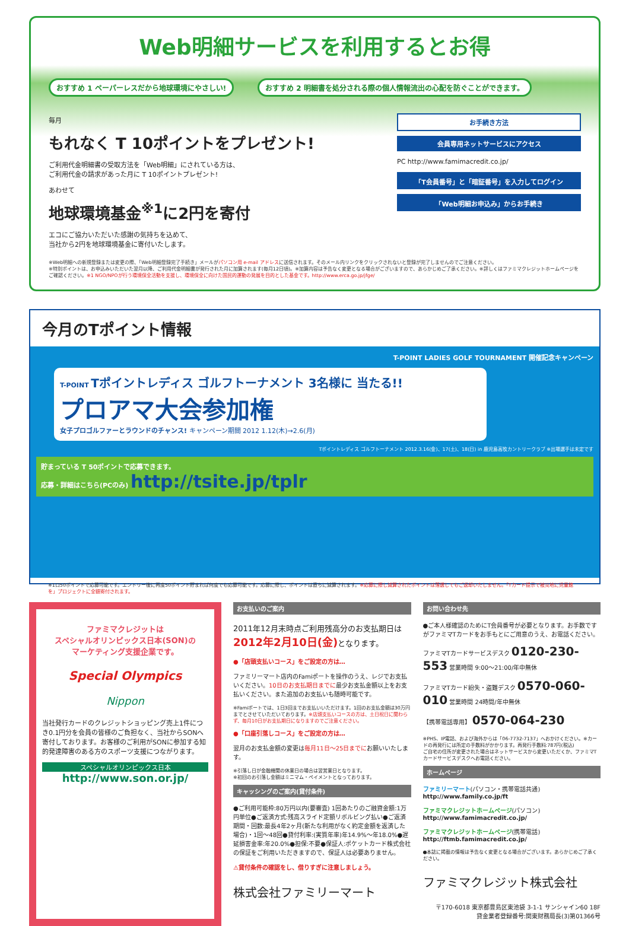Web明細サービスを利用するとお得
おすすめ 1 ペーパーレスだから地球環境にやさしい!
おすすめ 2 明細書を処分される際の個人情報流出の心配を防ぐことができます。
毎月
もれなく T 10ポイントをプレゼント!
ご利用代金明細書の受取方法を「Web明細」にされている方は、
ご利用代金の請求があった月に T 10ポイントプレゼント!
あわせて
地球環境基金<sup>※1</sup>に2円を寄付
エコにご協力いただいた感謝の気持ちを込めて、
当社から2円を地球環境基金に寄付いたします。
お手続き方法
会員専用ネットサービスにアクセス
PC http://www.famimacredit.co.jp/
「T会員番号」と「暗証番号」を入力してログイン
「Web明細お申込み」からお手続き
※Web明細への新規登録または変更の際、「Web明細登録完了手続き」メールがパソコン用 e-mail アドレスに送信されます。そのメール内リンクをクリックされないと登録が完了しませんのでご注意ください。
※特別ポイントは、お申込みいただいた翌月以降、ご利用代金明細書が発行された月に加算されます(毎月12日頃)。※加算内容は予告なく変更となる場合がございますので、あらかじめご了承ください。※詳しくはファミマクレジットホームページをご確認ください。※1 NGO/NPOが行う環境保全活動を支援し、環境保全に向けた国民的運動の発展を目的とした基金です。http://www.erca.go.jp/jfge/
今月のTポイント情報
T-POINT LADIES GOLF TOURNAMENT 開催記念キャンペーン
T-POINT Tポイントレディス ゴルフトーナメント 3名様に 当たる!!
プロアマ大会参加権
女子プロゴルファーとラウンドのチャンス! キャンペーン期間 2012 1.12(木)→2.6(月)
Tポイントレディス ゴルフトーナメント 2012.3.16(金)、17(土)、18(日) in 鹿児島高牧カントリークラブ ※出場選手は未定です
貯まっている T 50ポイントで応募できます。
応募・詳細はこちら(PCのみ) http://tsite.jp/tplr
※1口50ポイントで応募可能です。エントリー後に再度50ポイント貯まれば何度でも応募可能です。応募に際し、ポイントは直ちに減算されます。※応募に際し減算されたポイントは落選してもご返却いたしません。「Tカード提示で被災地に児童館を」プロジェクトに全額寄付されます。
ファミマクレジットは
スペシャルオリンピックス日本(SON)の
マーケティング支援企業です。
Special Olympics
Nippon
当社発行カードのクレジットショッピング売上1件につき0.1円分を会員の皆様のご負担なく、当社からSONへ寄付しております。お客様のご利用がSONに参加する知的発達障害のある方のスポーツ支援につながります。
スペシャルオリンピックス日本
http://www.son.or.jp/
お支払いのご案内
2011年12月末時点ご利用残高分のお支払期日は
2012年2月10日(金) となります。
●「店頭支払いコース」をご設定の方は…
ファミリーマート店内のFamiポートを操作のうえ、レジでお支払いください。10日のお支払期日までに最少お支払金額以上をお支払いください。また追加のお支払いも随時可能です。
※Famiポートでは、1日3回までお支払いいただけます。1回のお支払金額は30万円までとさせていただいております。※店頭支払いコースの方は、土日祝日に関わらず、毎月10日がお支払期日になりますのでご注意ください。
●「口座引落しコース」をご設定の方は…
翌月のお支払金額の変更は毎月11日〜25日までにお願いいたします。
※引落し日が金融機関の休業日の場合は翌営業日となります。
※初回のお引落し金額はミニマム・ペイメントとなっております。
キャッシングのご案内(貸付条件)
●ご利用可能枠:80万円以内(要審査) 1回あたりのご融資金額:1万円単位●ご返済方式:残高スライド定額リボルビング払い●ご返済期間・回数:最長4年2ヶ月(新たな利用がなく約定金額を返済した場合)・1回〜48回●貸付利率:(実質年率)年14.9%〜年18.0%●遅延損害金率:年20.0%●担保:不要●保証人:ポケットカード株式会社の保証をご利用いただきますので、保証人は必要ありません。
⚠貸付条件の確認をし、借りすぎに注意しましょう。
株式会社ファミリーマート
お問い合わせ先
●ご本人様確認のためにT会員番号が必要となります。お手数ですがファミマTカードをお手もとにご用意のうえ、お電話ください。
ファミマTカードサービスデスク 0120-230-553 営業時間 9:00〜21:00/年中無休
ファミマTカード紛失・盗難デスク 0570-060-010 営業時間 24時間/年中無休
【携帯電話専用】 0570-064-230
※PHS、IP電話、および海外からは「06-7732-7137」へおかけください。※カードの再発行には所定の手数料がかかります。再発行手数料:787円(税込)
ご自宅の住所が変更された場合はネットサービスから変更いただくか、ファミマTカードサービスデスクへお電話ください。
ホームページ
ファミリーマート(パソコン・携帯電話共通)
http://www.family.co.jp/ft
ファミマクレジットホームページ(パソコン)
http://www.famimacredit.co.jp/
ファミマクレジットホームページ(携帯電話)
http://ftmb.famimacredit.co.jp/
●本誌に掲載の情報は予告なく変更となる場合がございます。あらかじめご了承ください。
ファミマクレジット株式会社
〒170-6018 東京都豊島区東池袋 3-1-1 サンシャイン60 18F
貸金業者登録番号:関東財務局長(3)第01366号